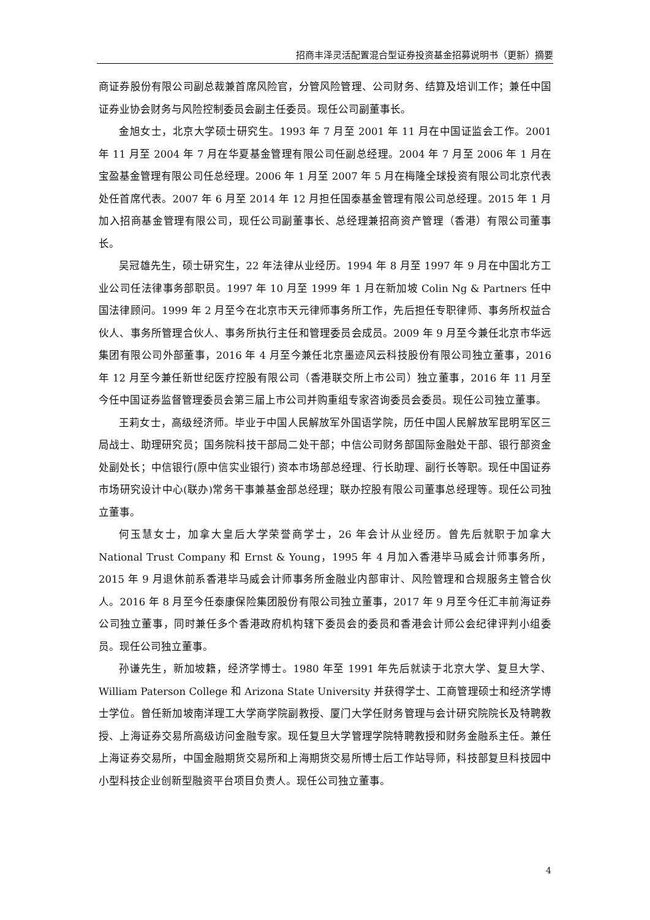招商丰泽灵活配置混合型证券投资基金招募说明书（更新）摘要
商证券股份有限公司副总裁兼首席风险官，分管风险管理、公司财务、结算及培训工作；兼任中国证券业协会财务与风险控制委员会副主任委员。现任公司副董事长。
金旭女士，北京大学硕士研究生。1993 年 7 月至 2001 年 11 月在中国证监会工作。2001 年 11 月至 2004 年 7 月在华夏基金管理有限公司任副总经理。2004 年 7 月至 2006 年 1 月在宝盈基金管理有限公司任总经理。2006 年 1 月至 2007 年 5 月在梅隆全球投资有限公司北京代表处任首席代表。2007 年 6 月至 2014 年 12 月担任国泰基金管理有限公司总经理。2015 年 1 月加入招商基金管理有限公司，现任公司副董事长、总经理兼招商资产管理（香港）有限公司董事长。
吴冠雄先生，硕士研究生，22 年法律从业经历。1994 年 8 月至 1997 年 9 月在中国北方工业公司任法律事务部职员。1997 年 10 月至 1999 年 1 月在新加坡 Colin Ng & Partners 任中国法律顾问。1999 年 2 月至今在北京市天元律师事务所工作，先后担任专职律师、事务所权益合伙人、事务所管理合伙人、事务所执行主任和管理委员会成员。2009 年 9 月至今兼任北京市华远集团有限公司外部董事，2016 年 4 月至今兼任北京墨迹风云科技股份有限公司独立董事，2016 年 12 月至今兼任新世纪医疗控股有限公司（香港联交所上市公司）独立董事，2016 年 11 月至今任中国证券监督管理委员会第三届上市公司并购重组专家咨询委员会委员。现任公司独立董事。
王莉女士，高级经济师。毕业于中国人民解放军外国语学院，历任中国人民解放军昆明军区三局战士、助理研究员；国务院科技干部局二处干部；中信公司财务部国际金融处干部、银行部资金处副处长；中信银行(原中信实业银行) 资本市场部总经理、行长助理、副行长等职。现任中国证券市场研究设计中心(联办)常务干事兼基金部总经理；联办控股有限公司董事总经理等。现任公司独立董事。
何玉慧女士，加拿大皇后大学荣誉商学士，26 年会计从业经历。曾先后就职于加拿大 National Trust Company 和 Ernst & Young，1995 年 4 月加入香港毕马威会计师事务所，2015 年 9 月退休前系香港毕马威会计师事务所金融业内部审计、风险管理和合规服务主管合伙人。2016 年 8 月至今任泰康保险集团股份有限公司独立董事，2017 年 9 月至今任汇丰前海证券公司独立董事，同时兼任多个香港政府机构辖下委员会的委员和香港会计师公会纪律评判小组委员。现任公司独立董事。
孙谦先生，新加坡籍，经济学博士。1980 年至 1991 年先后就读于北京大学、复旦大学、 William Paterson College 和 Arizona State University 并获得学士、工商管理硕士和经济学博士学位。曾任新加坡南洋理工大学商学院副教授、厦门大学任财务管理与会计研究院院长及特聘教授、上海证券交易所高级访问金融专家。现任复旦大学管理学院特聘教授和财务金融系主任。兼任上海证券交易所，中国金融期货交易所和上海期货交易所博士后工作站导师，科技部复旦科技园中小型科技企业创新型融资平台项目负责人。现任公司独立董事。
4